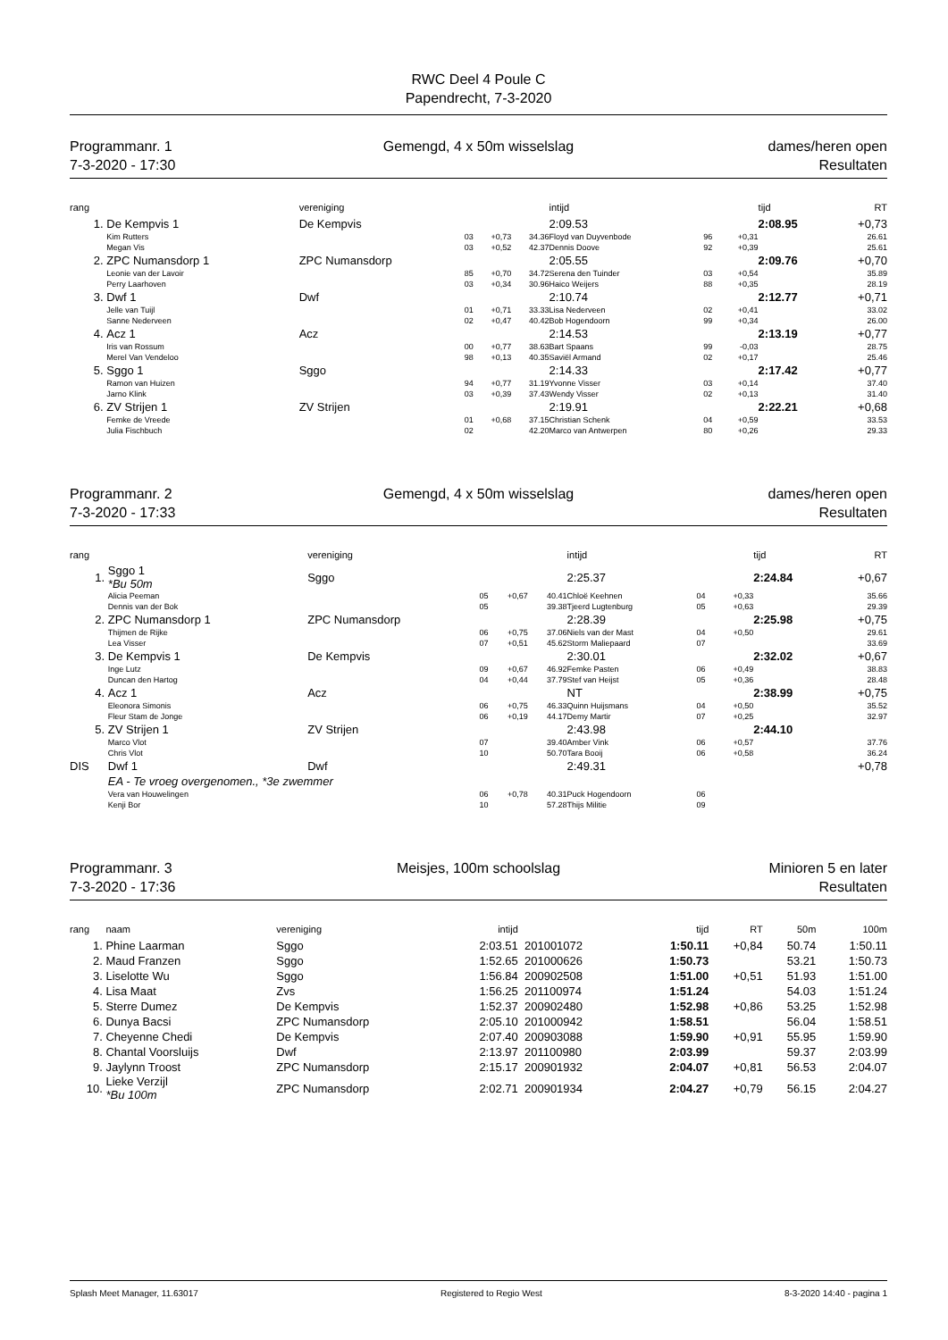RWC Deel 4 Poule C
Papendrecht, 7-3-2020
Programmanr. 1
7-3-2020 - 17:30
Gemengd, 4 x 50m wisselslag dames/heren open
Resultaten
| rang | | vereniging | | | intijd | | | | tijd | RT |
| --- | --- | --- | --- | --- | --- | --- | --- | --- | --- | --- |
| 1. | De Kempvis 1 | De Kempvis | | | 2:09.53 | | | | 2:08.95 | +0,73 |
| | Kim Rutters | 03 | +0,73 | 34.36 | Floyd van Duyvenbode | 96 | +0,31 | | | 26.61 |
| | Megan Vis | 03 | +0,52 | 42.37 | Dennis Doove | 92 | +0,39 | | | 25.61 |
| 2. | ZPC Numansdorp 1 | ZPC Numansdorp | | | 2:05.55 | | | | 2:09.76 | +0,70 |
| | Leonie van der Lavoir | 85 | +0,70 | 34.72 | Serena den Tuinder | 03 | +0,54 | | | 35.89 |
| | Perry Laarhoven | 03 | +0,34 | 30.96 | Haico Weijers | 88 | +0,35 | | | 28.19 |
| 3. | Dwf 1 | Dwf | | | 2:10.74 | | | | 2:12.77 | +0,71 |
| | Jelle van Tuijl | 01 | +0,71 | 33.33 | Lisa Nederveen | 02 | +0,41 | | | 33.02 |
| | Sanne Nederveen | 02 | +0,47 | 40.42 | Bob Hogendoorn | 99 | +0,34 | | | 26.00 |
| 4. | Acz 1 | Acz | | | 2:14.53 | | | | 2:13.19 | +0,77 |
| | Iris van Rossum | 00 | +0,77 | 38.63 | Bart Spaans | 99 | -0,03 | | | 28.75 |
| | Merel Van Vendeloo | 98 | +0,13 | 40.35 | Saviël Armand | 02 | +0,17 | | | 25.46 |
| 5. | Sggo 1 | Sggo | | | 2:14.33 | | | | 2:17.42 | +0,77 |
| | Ramon van Huizen | 94 | +0,77 | 31.19 | Yvonne Visser | 03 | +0,14 | | | 37.40 |
| | Jarno Klink | 03 | +0,39 | 37.43 | Wendy Visser | 02 | +0,13 | | | 31.40 |
| 6. | ZV Strijen 1 | ZV Strijen | | | 2:19.91 | | | | 2:22.21 | +0,68 |
| | Femke de Vreede | 01 | +0,68 | 37.15 | Christian Schenk | 04 | +0,59 | | | 33.53 |
| | Julia Fischbuch | 02 | | 42.20 | Marco van Antwerpen | 80 | +0,26 | | | 29.33 |
Programmanr. 2
7-3-2020 - 17:33
Gemengd, 4 x 50m wisselslag dames/heren open
Resultaten
| rang | | vereniging | | | intijd | | | | tijd | RT |
| --- | --- | --- | --- | --- | --- | --- | --- | --- | --- | --- |
| 1. | Sggo 1 *Bu 50m | Sggo | | | 2:25.37 | | | | 2:24.84 | +0,67 |
| | Alicia Peeman | 05 | +0,67 | 40.41 | Chloë Keehnen | 04 | +0,33 | | | 35.66 |
| | Dennis van der Bok | 05 | | 39.38 | Tjeerd Lugtenburg | 05 | +0,63 | | | 29.39 |
| 2. | ZPC Numansdorp 1 | ZPC Numansdorp | | | 2:28.39 | | | | 2:25.98 | +0,75 |
| | Thijmen de Rijke | 06 | +0,75 | 37.06 | Niels van der Mast | 04 | +0,50 | | | 29.61 |
| | Lea Visser | 07 | +0,51 | 45.62 | Storm Maliepaard | 07 | | | | 33.69 |
| 3. | De Kempvis 1 | De Kempvis | | | 2:30.01 | | | | 2:32.02 | +0,67 |
| | Inge Lutz | 09 | +0,67 | 46.92 | Femke Pasten | 06 | +0,49 | | | 38.83 |
| | Duncan den Hartog | 04 | +0,44 | 37.79 | Stef van Heijst | 05 | +0,36 | | | 28.48 |
| 4. | Acz 1 | Acz | | | NT | | | | 2:38.99 | +0,75 |
| | Eleonora Simonis | 06 | +0,75 | 46.33 | Quinn Huijsmans | 04 | +0,50 | | | 35.52 |
| | Fleur Stam de Jonge | 06 | +0,19 | 44.17 | Demy Martir | 07 | +0,25 | | | 32.97 |
| 5. | ZV Strijen 1 | ZV Strijen | | | 2:43.98 | | | | 2:44.10 | |
| | Marco Vlot | 07 | | 39.40 | Amber Vink | 06 | +0,57 | | | 37.76 |
| | Chris Vlot | 10 | | 50.70 | Tara Booij | 06 | +0,58 | | | 36.24 |
| DIS | Dwf 1 | Dwf | | | 2:49.31 | | | | | +0,78 |
| | EA - Te vroeg overgenomen., *3e zwemmer | | | | | | | | | |
| | Vera van Houwelingen | 06 | +0,78 | 40.31 | Puck Hogendoorn | 06 | | | | |
| | Kenji Bor | 10 | | 57.28 | Thijs Militie | 09 | | | | |
Programmanr. 3
7-3-2020 - 17:36
Meisjes, 100m schoolslag Minioren 5 en later
Resultaten
| rang | naam | vereniging | intijd | | tijd | RT | 50m | 100m |
| --- | --- | --- | --- | --- | --- | --- | --- | --- |
| 1. | Phine Laarman | Sggo | 2:03.51 | 201001072 | 1:50.11 | +0,84 | 50.74 | 1:50.11 |
| 2. | Maud Franzen | Sggo | 1:52.65 | 201000626 | 1:50.73 | | 53.21 | 1:50.73 |
| 3. | Liselotte Wu | Sggo | 1:56.84 | 200902508 | 1:51.00 | +0,51 | 51.93 | 1:51.00 |
| 4. | Lisa Maat | Zvs | 1:56.25 | 201100974 | 1:51.24 | | 54.03 | 1:51.24 |
| 5. | Sterre Dumez | De Kempvis | 1:52.37 | 200902480 | 1:52.98 | +0,86 | 53.25 | 1:52.98 |
| 6. | Dunya Bacsi | ZPC Numansdorp | 2:05.10 | 201000942 | 1:58.51 | | 56.04 | 1:58.51 |
| 7. | Cheyenne Chedi | De Kempvis | 2:07.40 | 200903088 | 1:59.90 | +0,91 | 55.95 | 1:59.90 |
| 8. | Chantal Voorsluijs | Dwf | 2:13.97 | 201100980 | 2:03.99 | | 59.37 | 2:03.99 |
| 9. | Jaylynn Troost | ZPC Numansdorp | 2:15.17 | 200901932 | 2:04.07 | +0,81 | 56.53 | 2:04.07 |
| 10. | Lieke Verzijl *Bu 100m | ZPC Numansdorp | 2:02.71 | 200901934 | 2:04.27 | +0,79 | 56.15 | 2:04.27 |
Splash Meet Manager, 11.63017 Registered to Regio West 8-3-2020 14:40 - pagina 1